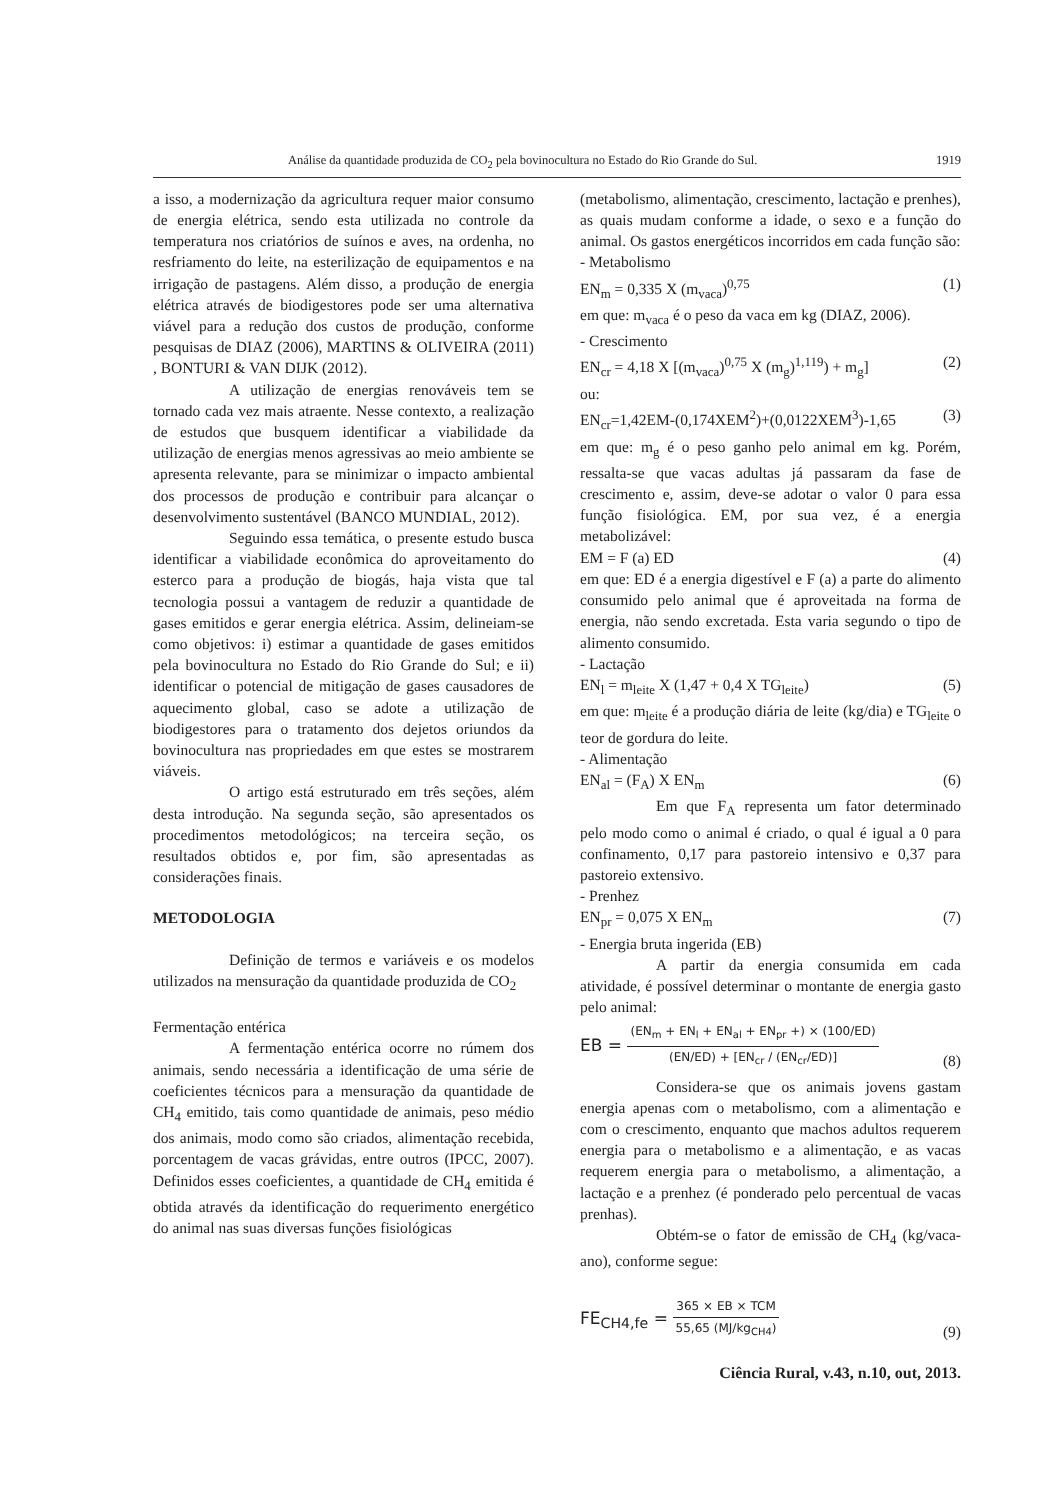Análise da quantidade produzida de CO<sub>2</sub> pela bovinocultura no Estado do Rio Grande do Sul. 1919
a isso, a modernização da agricultura requer maior consumo de energia elétrica, sendo esta utilizada no controle da temperatura nos criatórios de suínos e aves, na ordenha, no resfriamento do leite, na esterilização de equipamentos e na irrigação de pastagens. Além disso, a produção de energia elétrica através de biodigestores pode ser uma alternativa viável para a redução dos custos de produção, conforme pesquisas de DIAZ (2006), MARTINS & OLIVEIRA (2011) , BONTURI & VAN DIJK (2012).
A utilização de energias renováveis tem se tornado cada vez mais atraente. Nesse contexto, a realização de estudos que busquem identificar a viabilidade da utilização de energias menos agressivas ao meio ambiente se apresenta relevante, para se minimizar o impacto ambiental dos processos de produção e contribuir para alcançar o desenvolvimento sustentável (BANCO MUNDIAL, 2012).
Seguindo essa temática, o presente estudo busca identificar a viabilidade econômica do aproveitamento do esterco para a produção de biogás, haja vista que tal tecnologia possui a vantagem de reduzir a quantidade de gases emitidos e gerar energia elétrica. Assim, delineiam-se como objetivos: i) estimar a quantidade de gases emitidos pela bovinocultura no Estado do Rio Grande do Sul; e ii) identificar o potencial de mitigação de gases causadores de aquecimento global, caso se adote a utilização de biodigestores para o tratamento dos dejetos oriundos da bovinocultura nas propriedades em que estes se mostrarem viáveis.
O artigo está estruturado em três seções, além desta introdução. Na segunda seção, são apresentados os procedimentos metodológicos; na terceira seção, os resultados obtidos e, por fim, são apresentadas as considerações finais.
METODOLOGIA
Definição de termos e variáveis e os modelos utilizados na mensuração da quantidade produzida de CO<sub>2</sub>
Fermentação entérica
A fermentação entérica ocorre no rúmem dos animais, sendo necessária a identificação de uma série de coeficientes técnicos para a mensuração da quantidade de CH<sub>4</sub> emitido, tais como quantidade de animais, peso médio dos animais, modo como são criados, alimentação recebida, porcentagem de vacas grávidas, entre outros (IPCC, 2007). Definidos esses coeficientes, a quantidade de CH<sub>4</sub> emitida é obtida através da identificação do requerimento energético do animal nas suas diversas funções fisiológicas
(metabolismo, alimentação, crescimento, lactação e prenhes), as quais mudam conforme a idade, o sexo e a função do animal. Os gastos energéticos incorridos em cada função são:
- Metabolismo
EN<sub>m</sub> = 0,335 X (m<sub>vaca</sub>)<sup>0,75</sup> (1)
em que: m<sub>vaca</sub> é o peso da vaca em kg (DIAZ, 2006).
- Crescimento
EN<sub>cr</sub> = 4,18 X [(m<sub>vaca</sub>)<sup>0,75</sup> X (m<sub>g</sub>)<sup>1,119</sup>) + m<sub>g</sub>] (2)
ou:
EN<sub>cr</sub>=1,42EM-(0,174XEM<sup>2</sup>)+(0,0122XEM<sup>3</sup>)-1,65 (3)
em que: m<sub>g</sub> é o peso ganho pelo animal em kg. Porém, ressalta-se que vacas adultas já passaram da fase de crescimento e, assim, deve-se adotar o valor 0 para essa função fisiológica. EM, por sua vez, é a energia metabolizável:
EM = F (a) ED (4)
em que: ED é a energia digestível e F (a) a parte do alimento consumido pelo animal que é aproveitada na forma de energia, não sendo excretada. Esta varia segundo o tipo de alimento consumido.
- Lactação
EN<sub>l</sub> = m<sub>leite</sub> X (1,47 + 0,4 X TG<sub>leite</sub>) (5)
em que: m<sub>leite</sub> é a produção diária de leite (kg/dia) e TG<sub>leite</sub> o teor de gordura do leite.
- Alimentação
EN<sub>al</sub> = (F<sub>A</sub>) X EN<sub>m</sub> (6)
Em que F<sub>A</sub> representa um fator determinado pelo modo como o animal é criado, o qual é igual a 0 para confinamento, 0,17 para pastoreio intensivo e 0,37 para pastoreio extensivo.
- Prenhez
EN<sub>pr</sub> = 0,075 X EN<sub>m</sub> (7)
- Energia bruta ingerida (EB)
A partir da energia consumida em cada atividade, é possível determinar o montante de energia gasto pelo animal:
EB = (EN<sub>m</sub> + EN<sub>l</sub> + EN<sub>al</sub> + EN<sub>pr</sub> +) × (100/ED) (EN/ED) + [EN<sub>cr</sub> / (EN<sub>cr</sub>/ED)] (8)
Considera-se que os animais jovens gastam energia apenas com o metabolismo, com a alimentação e com o crescimento, enquanto que machos adultos requerem energia para o metabolismo e a alimentação, e as vacas requerem energia para o metabolismo, a alimentação, a lactação e a prenhez (é ponderado pelo percentual de vacas prenhas).
Obtém-se o fator de emissão de CH<sub>4</sub> (kg/vaca-ano), conforme segue:
FE<sub>CH4,fe</sub> = 365 × EB × TCM 55,65 (MJ/kg<sub>CH4</sub>) (9)
Ciência Rural, v.43, n.10, out, 2013.